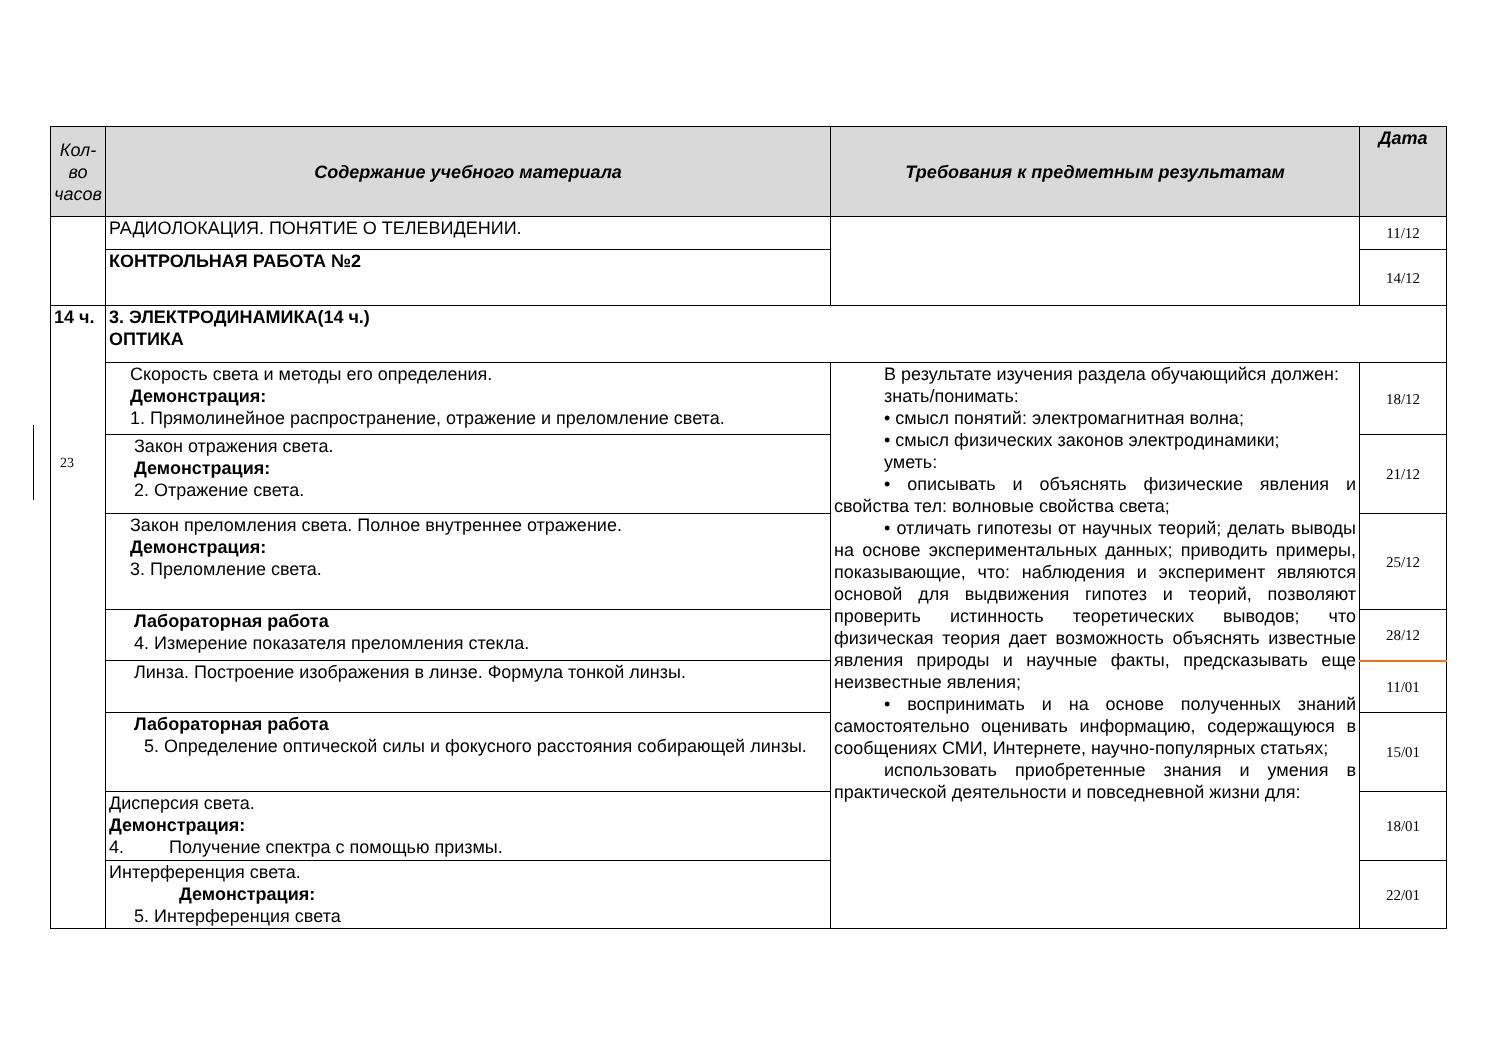23
| Кол-во часов | Содержание учебного материала | Требования к предметным результатам | Дата |
| --- | --- | --- | --- |
| | РАДИОЛОКАЦИЯ. ПОНЯТИЕ О ТЕЛЕВИДЕНИИ. | | 11/12 |
| | КОНТРОЛЬНАЯ РАБОТА №2 | | 14/12 |
| 14 ч. | 3. ЭЛЕКТРОДИНАМИКА(14 ч.) ОПТИКА | | |
| | Скорость света и методы его определения. Демонстрация: 1. Прямолинейное распространение, отражение и преломление света. | В результате изучения раздела обучающийся должен: знать/понимать: • смысл понятий: электромагнитная волна; • смысл физических законов электродинамики; уметь: • описывать и объяснять физические явления и свойства тел: волновые свойства света; • отличать гипотезы от научных теорий; делать выводы на основе экспериментальных данных; приводить примеры, показывающие, что: наблюдения и эксперимент являются основой для выдвижения гипотез и теорий, позволяют проверить истинность теоретических выводов; что физическая теория дает возможность объяснять известные явления природы и научные факты, предсказывать еще неизвестные явления; • воспринимать и на основе полученных знаний самостоятельно оценивать информацию, содержащуюся в сообщениях СМИ, Интернете, научно-популярных статьях; использовать приобретенные знания и умения в практической деятельности и повседневной жизни для: | 18/12 |
| | Закон отражения света. Демонстрация: 2. Отражение света. | | 21/12 |
| | Закон преломления света. Полное внутреннее отражение. Демонстрация: 3. Преломление света. | | 25/12 |
| | Лабораторная работа 4. Измерение показателя преломления стекла. | | 28/12 |
| | Линза. Построение изображения в линзе. Формула тонкой линзы. | | 11/01 |
| | Лабораторная работа 5. Определение оптической силы и фокусного расстояния собирающей линзы. | | 15/01 |
| | Дисперсия света. Демонстрация: 4. Получение спектра с помощью призмы. | | 18/01 |
| | Интерференция света. Демонстрация: 5. Интерференция света | | 22/01 |